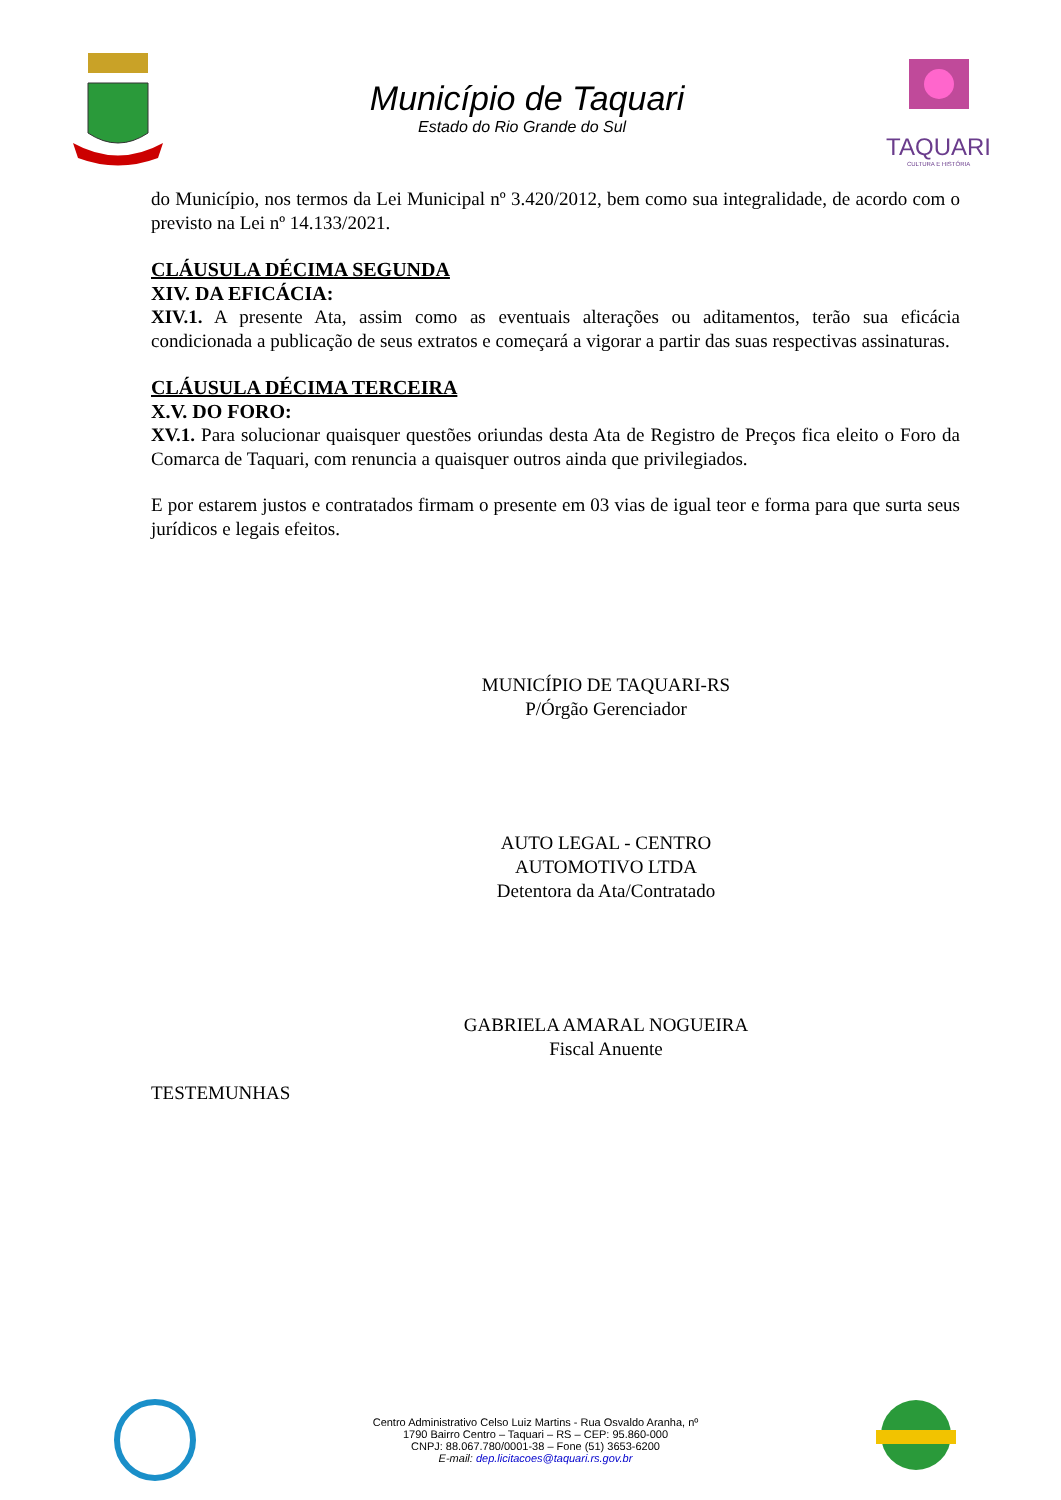Município de Taquari
Estado do Rio Grande do Sul
TAQUARI
CULTURA E HISTÓRIA
do Município, nos termos da Lei Municipal nº 3.420/2012, bem como sua integralidade, de acordo com o previsto na Lei nº 14.133/2021.
CLÁUSULA DÉCIMA SEGUNDA
XIV. DA EFICÁCIA:
XIV.1. A presente Ata, assim como as eventuais alterações ou aditamentos, terão sua eficácia condicionada a publicação de seus extratos e começará a vigorar a partir das suas respectivas assinaturas.
CLÁUSULA DÉCIMA TERCEIRA
X.V. DO FORO:
XV.1. Para solucionar quaisquer questões oriundas desta Ata de Registro de Preços fica eleito o Foro da Comarca de Taquari, com renuncia a quaisquer outros ainda que privilegiados.
E por estarem justos e contratados firmam o presente em 03 vias de igual teor e forma para que surta seus jurídicos e legais efeitos.
MUNICÍPIO DE TAQUARI-RS
P/Órgão Gerenciador
AUTO LEGAL - CENTRO AUTOMOTIVO LTDA
Detentora da Ata/Contratado
GABRIELA AMARAL NOGUEIRA
Fiscal Anuente
TESTEMUNHAS
Centro Administrativo Celso Luiz Martins - Rua Osvaldo Aranha, nº
1790 Bairro Centro – Taquari – RS – CEP: 95.860-000
CNPJ: 88.067.780/0001-38 – Fone (51) 3653-6200
E-mail: dep.licitacoes@taquari.rs.gov.br